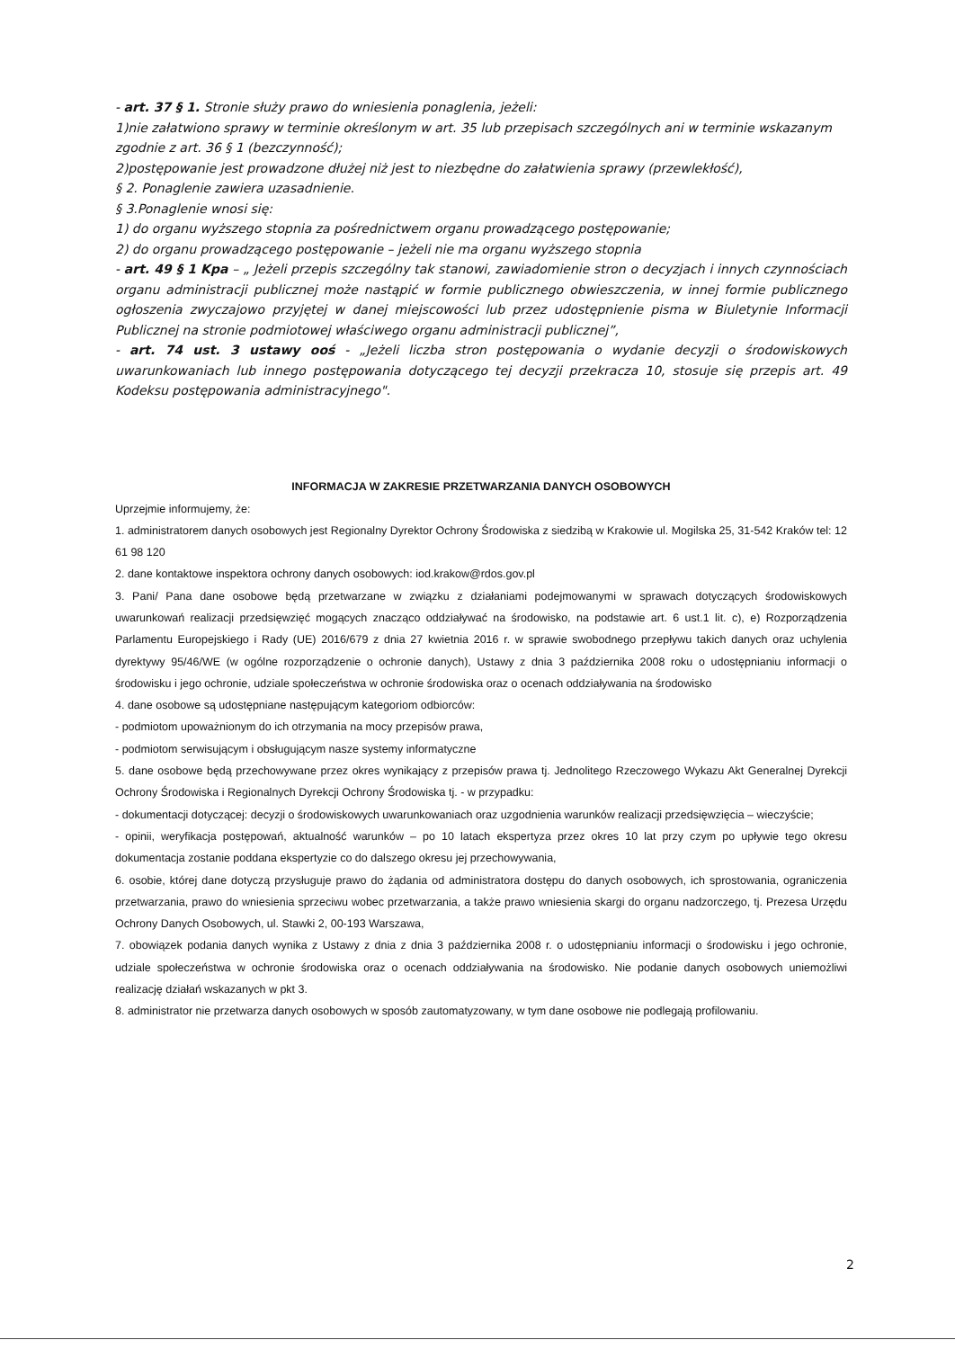- art. 37 § 1. Stronie służy prawo do wniesienia ponaglenia, jeżeli:
1)nie załatwiono sprawy w terminie określonym w art. 35 lub przepisach szczególnych ani w terminie wskazanym zgodnie z art. 36 § 1 (bezczynność);
2)postępowanie jest prowadzone dłużej niż jest to niezbędne do załatwienia sprawy (przewlekłość),
§ 2. Ponaglenie zawiera uzasadnienie.
§ 3.Ponaglenie wnosi się:
1) do organu wyższego stopnia za pośrednictwem organu prowadzącego postępowanie;
2) do organu prowadzącego postępowanie – jeżeli nie ma organu wyższego stopnia
- art. 49 § 1 Kpa – „ Jeżeli przepis szczególny tak stanowi, zawiadomienie stron o decyzjach i innych czynnościach organu administracji publicznej może nastąpić w formie publicznego obwieszczenia, w innej formie publicznego ogłoszenia zwyczajowo przyjętej w danej miejscowości lub przez udostępnienie pisma w Biuletynie Informacji Publicznej na stronie podmiotowej właściwego organu administracji publicznej”,
- art. 74 ust. 3 ustawy ooś - „Jeżeli liczba stron postępowania o wydanie decyzji o środowiskowych uwarunkowaniach lub innego postępowania dotyczącego tej decyzji przekracza 10, stosuje się przepis art. 49 Kodeksu postępowania administracyjnego".
INFORMACJA W ZAKRESIE PRZETWARZANIA DANYCH OSOBOWYCH
Uprzejmie informujemy, że:
1. administratorem danych osobowych jest Regionalny Dyrektor Ochrony Środowiska z siedzibą w Krakowie ul. Mogilska 25, 31-542 Kraków tel: 12 61 98 120
2. dane kontaktowe inspektora ochrony danych osobowych: iod.krakow@rdos.gov.pl
3. Pani/ Pana dane osobowe będą przetwarzane w związku z działaniami podejmowanymi w sprawach dotyczących środowiskowych uwarunkowań realizacji przedsięwzięć mogących znacząco oddziaływać na środowisko, na podstawie art. 6 ust.1 lit. c), e) Rozporządzenia Parlamentu Europejskiego i Rady (UE) 2016/679 z dnia 27 kwietnia 2016 r. w sprawie swobodnego przepływu takich danych oraz uchylenia dyrektywy 95/46/WE (w ogólne rozporządzenie o ochronie danych), Ustawy z dnia 3 października 2008 roku o udostępnianiu informacji o środowisku i jego ochronie, udziale społeczeństwa w ochronie środowiska oraz o ocenach oddziaływania na środowisko
4. dane osobowe są udostępniane następującym kategoriom odbiorców:
- podmiotom upoważnionym do ich otrzymania na mocy przepisów prawa,
- podmiotom serwisującym i obsługującym nasze systemy informatyczne
5. dane osobowe będą przechowywane przez okres wynikający z przepisów prawa tj. Jednolitego Rzeczowego Wykazu Akt Generalnej Dyrekcji Ochrony Środowiska i Regionalnych Dyrekcji Ochrony Środowiska tj. - w przypadku:
- dokumentacji dotyczącej: decyzji o środowiskowych uwarunkowaniach oraz uzgodnienia warunków realizacji przedsięwzięcia – wieczyście;
- opinii, weryfikacja postępowań, aktualność warunków – po 10 latach ekspertyza przez okres 10 lat przy czym po upływie tego okresu dokumentacja zostanie poddana ekspertyzie co do dalszego okresu jej przechowywania,
6. osobie, której dane dotyczą przysługuje prawo do żądania od administratora dostępu do danych osobowych, ich sprostowania, ograniczenia przetwarzania, prawo do wniesienia sprzeciwu wobec przetwarzania, a także prawo wniesienia skargi do organu nadzorczego, tj. Prezesa Urzędu Ochrony Danych Osobowych, ul. Stawki 2, 00-193 Warszawa,
7. obowiązek podania danych wynika z Ustawy z dnia z dnia 3 października 2008 r. o udostępnianiu informacji o środowisku i jego ochronie, udziale społeczeństwa w ochronie środowiska oraz o ocenach oddziaływania na środowisko. Nie podanie danych osobowych uniemożliwi realizację działań wskazanych w pkt 3.
8. administrator nie przetwarza danych osobowych w sposób zautomatyzowany, w tym dane osobowe nie podlegają profilowaniu.
2